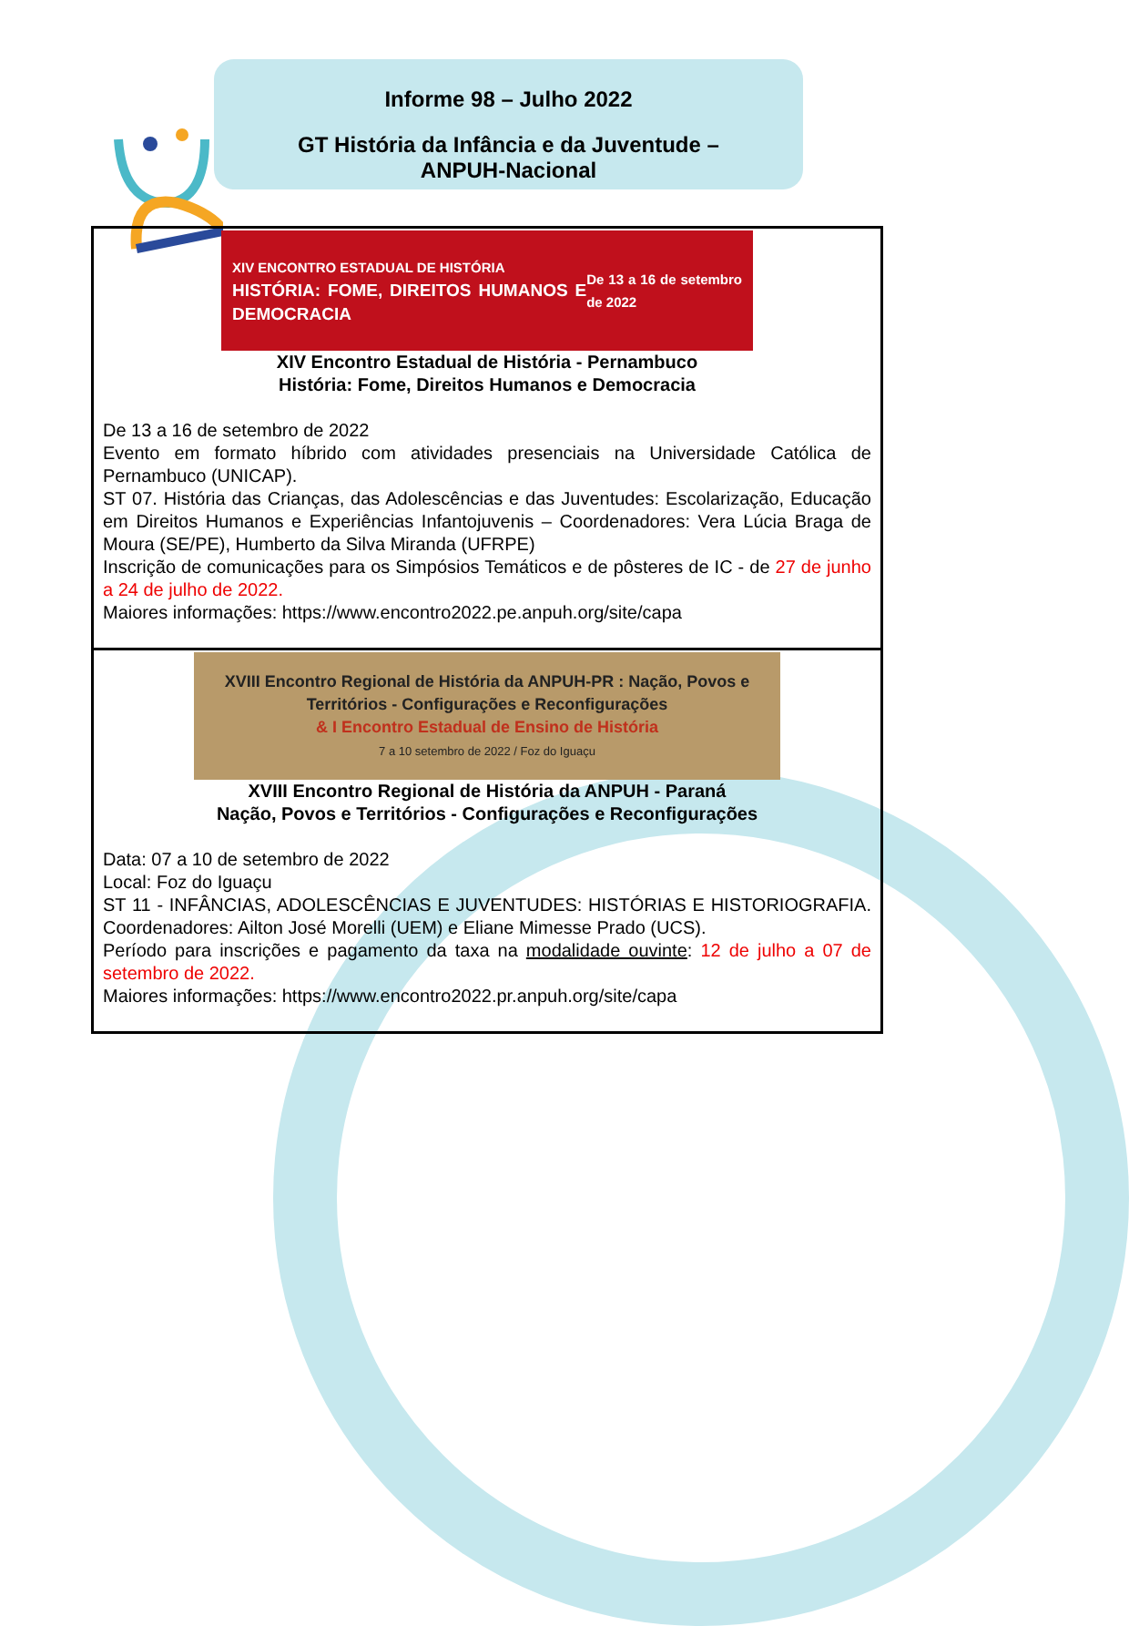Informe 98 – Julho 2022
GT História da Infância e da Juventude –
ANPUH-Nacional
| XIV ENCONTRO ESTADUAL DE HISTÓRIA HISTÓRIA: FOME, DIREITOS HUMANOS E DEMOCRACIA De 13 a 16 de setembro de 2022 XIV Encontro Estadual de História - Pernambuco História: Fome, Direitos Humanos e Democracia De 13 a 16 de setembro de 2022 Evento em formato híbrido com atividades presenciais na Universidade Católica de Pernambuco (UNICAP). ST 07. História das Crianças, das Adolescências e das Juventudes: Escolarização, Educação em Direitos Humanos e Experiências Infantojuvenis – Coordenadores: Vera Lúcia Braga de Moura (SE/PE), Humberto da Silva Miranda (UFRPE) Inscrição de comunicações para os Simpósios Temáticos e de pôsteres de IC - de 27 de junho a 24 de julho de 2022. Maiores informações: https://www.encontro2022.pe.anpuh.org/site/capa |
| XVIII Encontro Regional de História da ANPUH-PR : Nação, Povos e Territórios - Configurações e Reconfigurações & I Encontro Estadual de Ensino de História 7 a 10 setembro de 2022 / Foz do Iguaçu XVIII Encontro Regional de História da ANPUH - Paraná Nação, Povos e Territórios - Configurações e Reconfigurações Data: 07 a 10 de setembro de 2022 Local: Foz do Iguaçu ST 11 - INFÂNCIAS, ADOLESCÊNCIAS E JUVENTUDES: HISTÓRIAS E HISTORIOGRAFIA. Coordenadores: Ailton José Morelli (UEM) e Eliane Mimesse Prado (UCS). Período para inscrições e pagamento da taxa na modalidade ouvinte : 12 de julho a 07 de setembro de 2022. Maiores informações: https://www.encontro2022.pr.anpuh.org/site/capa |